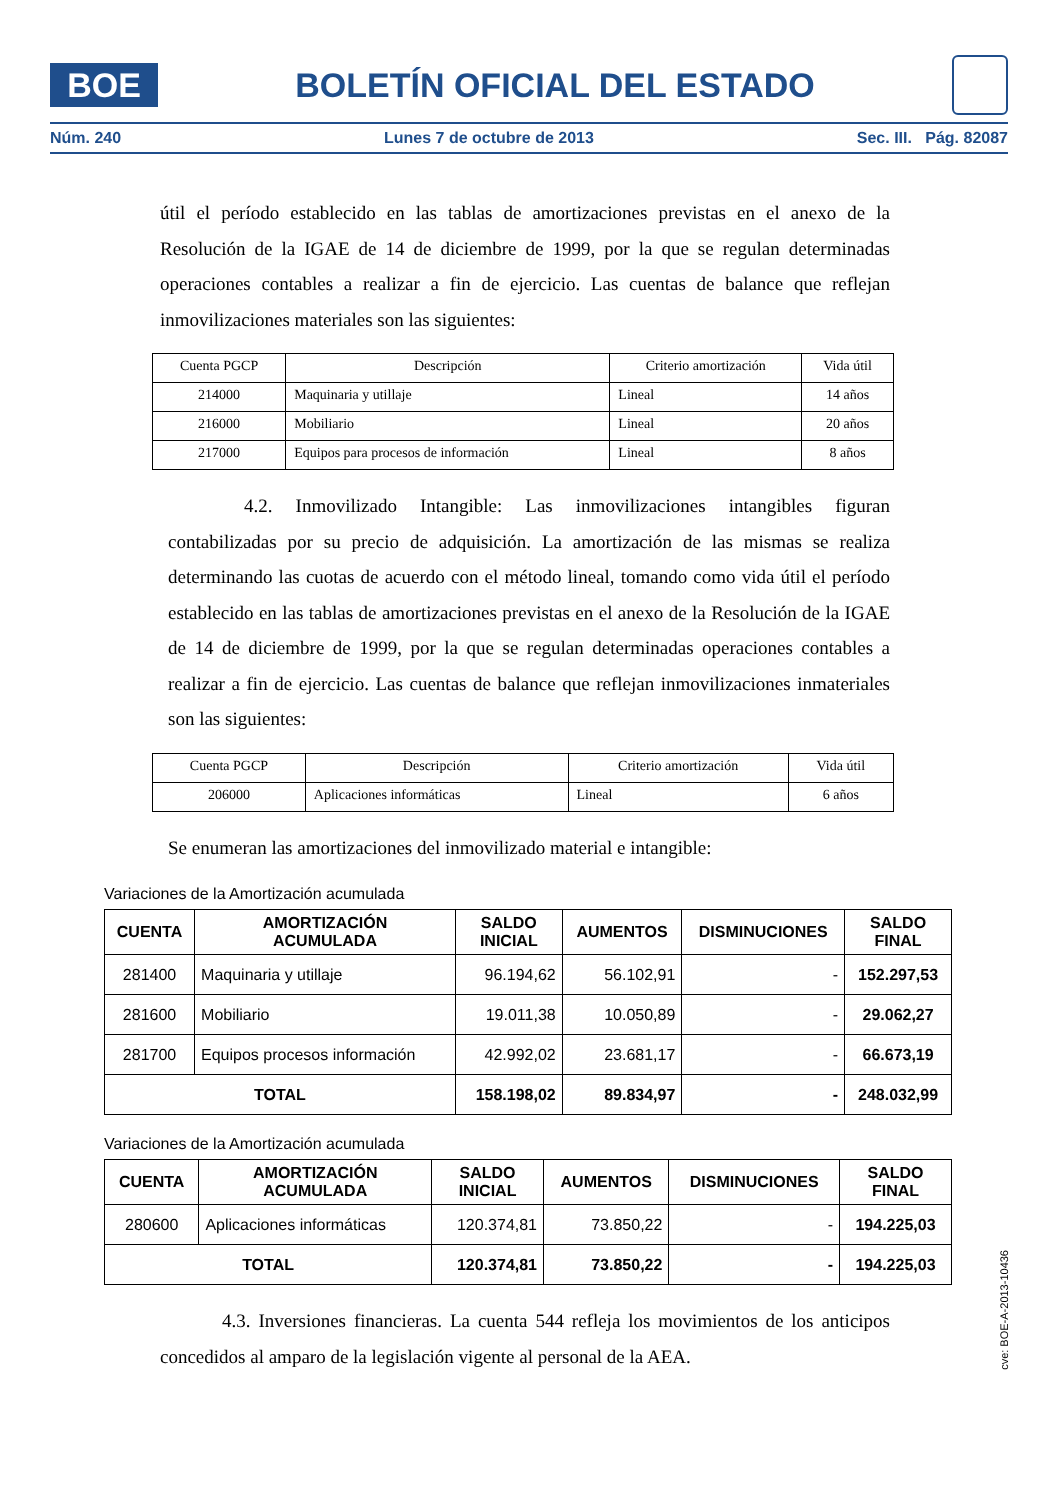BOE
BOLETÍN OFICIAL DEL ESTADO
Núm. 240 Lunes 7 de octubre de 2013 Sec. III. Pág. 82087
útil el período establecido en las tablas de amortizaciones previstas en el anexo de la Resolución de la IGAE de 14 de diciembre de 1999, por la que se regulan determinadas operaciones contables a realizar a fin de ejercicio. Las cuentas de balance que reflejan inmovilizaciones materiales son las siguientes:
| Cuenta PGCP | Descripción | Criterio amortización | Vida útil |
| --- | --- | --- | --- |
| 214000 | Maquinaria y utillaje | Lineal | 14 años |
| 216000 | Mobiliario | Lineal | 20 años |
| 217000 | Equipos para procesos de información | Lineal | 8 años |
4.2. Inmovilizado Intangible: Las inmovilizaciones intangibles figuran contabilizadas por su precio de adquisición. La amortización de las mismas se realiza determinando las cuotas de acuerdo con el método lineal, tomando como vida útil el período establecido en las tablas de amortizaciones previstas en el anexo de la Resolución de la IGAE de 14 de diciembre de 1999, por la que se regulan determinadas operaciones contables a realizar a fin de ejercicio. Las cuentas de balance que reflejan inmovilizaciones inmateriales son las siguientes:
| Cuenta PGCP | Descripción | Criterio amortización | Vida útil |
| --- | --- | --- | --- |
| 206000 | Aplicaciones informáticas | Lineal | 6 años |
Se enumeran las amortizaciones del inmovilizado material e intangible:
Variaciones de la Amortización acumulada
| CUENTA | AMORTIZACIÓN ACUMULADA | SALDO INICIAL | AUMENTOS | DISMINUCIONES | SALDO FINAL |
| --- | --- | --- | --- | --- | --- |
| 281400 | Maquinaria y utillaje | 96.194,62 | 56.102,91 | - | 152.297,53 |
| 281600 | Mobiliario | 19.011,38 | 10.050,89 | - | 29.062,27 |
| 281700 | Equipos procesos información | 42.992,02 | 23.681,17 | - | 66.673,19 |
| TOTAL | | 158.198,02 | 89.834,97 | - | 248.032,99 |
Variaciones de la Amortización acumulada
| CUENTA | AMORTIZACIÓN ACUMULADA | SALDO INICIAL | AUMENTOS | DISMINUCIONES | SALDO FINAL |
| --- | --- | --- | --- | --- | --- |
| 280600 | Aplicaciones informáticas | 120.374,81 | 73.850,22 | - | 194.225,03 |
| TOTAL | | 120.374,81 | 73.850,22 | - | 194.225,03 |
4.3. Inversiones financieras. La cuenta 544 refleja los movimientos de los anticipos concedidos al amparo de la legislación vigente al personal de la AEA.
cve: BOE-A-2013-10436